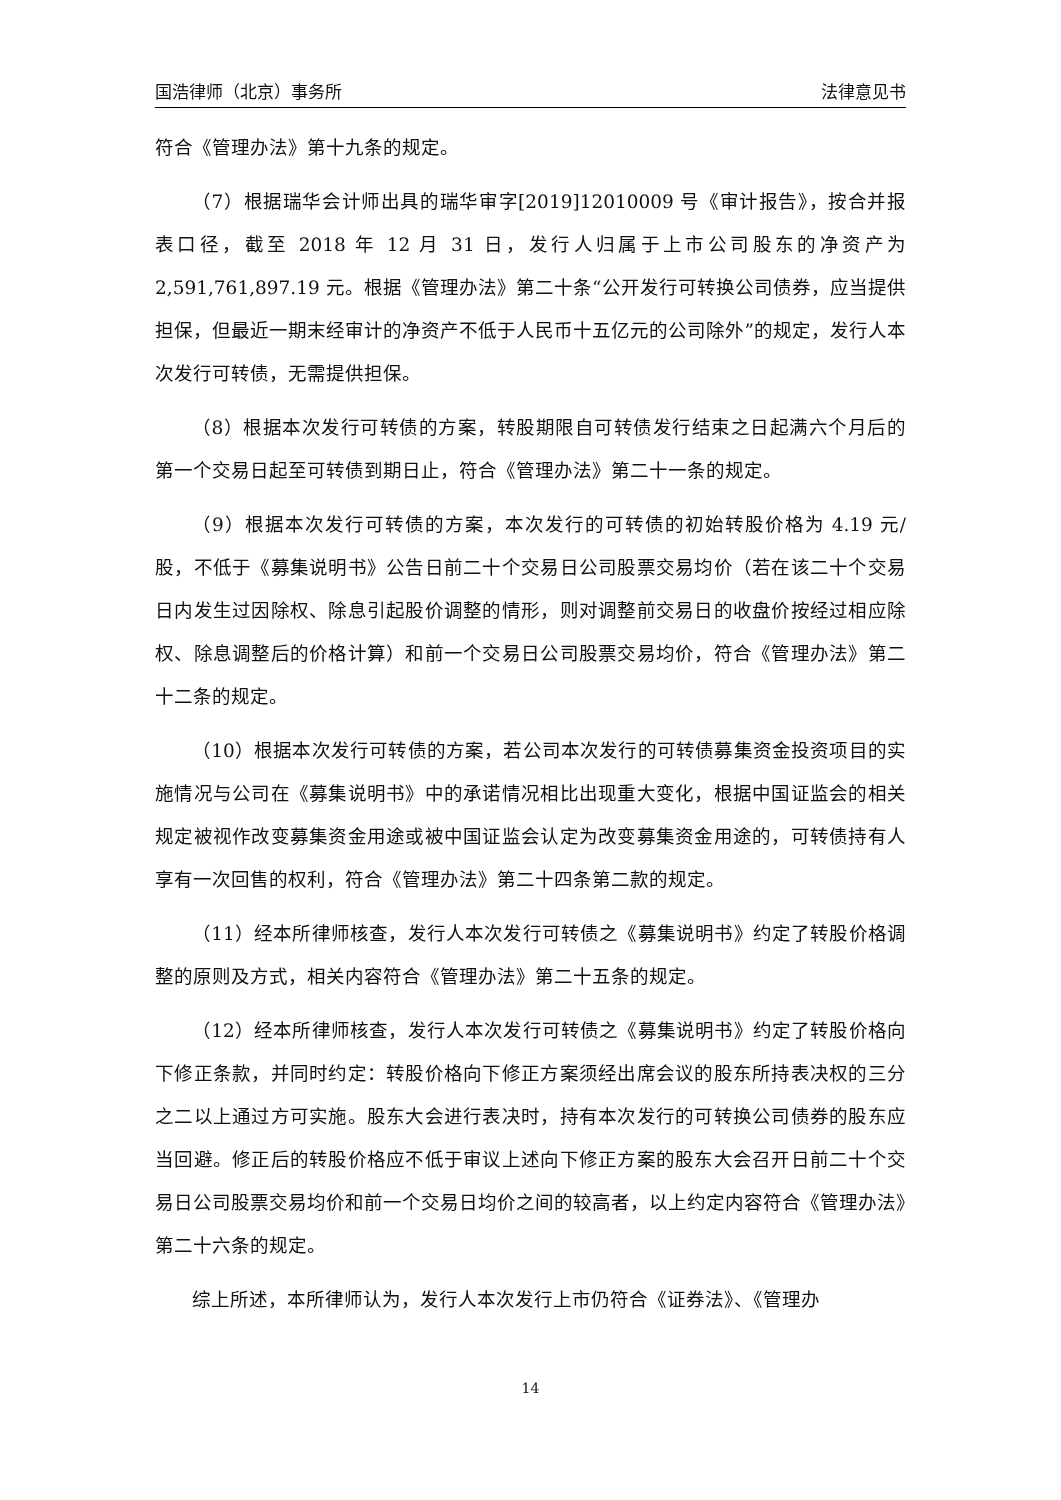国浩律师（北京）事务所 法律意见书
符合《管理办法》第十九条的规定。
（7）根据瑞华会计师出具的瑞华审字[2019]12010009 号《审计报告》，按合并报表口径，截至 2018 年 12 月 31 日，发行人归属于上市公司股东的净资产为 2,591,761,897.19 元。根据《管理办法》第二十条“公开发行可转换公司债券，应当提供担保，但最近一期末经审计的净资产不低于人民币十五亿元的公司除外”的规定，发行人本次发行可转债，无需提供担保。
（8）根据本次发行可转债的方案，转股期限自可转债发行结束之日起满六个月后的第一个交易日起至可转债到期日止，符合《管理办法》第二十一条的规定。
（9）根据本次发行可转债的方案，本次发行的可转债的初始转股价格为 4.19 元/股，不低于《募集说明书》公告日前二十个交易日公司股票交易均价（若在该二十个交易日内发生过因除权、除息引起股价调整的情形，则对调整前交易日的收盘价按经过相应除权、除息调整后的价格计算）和前一个交易日公司股票交易均价，符合《管理办法》第二十二条的规定。
（10）根据本次发行可转债的方案，若公司本次发行的可转债募集资金投资项目的实施情况与公司在《募集说明书》中的承诺情况相比出现重大变化，根据中国证监会的相关规定被视作改变募集资金用途或被中国证监会认定为改变募集资金用途的，可转债持有人享有一次回售的权利，符合《管理办法》第二十四条第二款的规定。
（11）经本所律师核查，发行人本次发行可转债之《募集说明书》约定了转股价格调整的原则及方式，相关内容符合《管理办法》第二十五条的规定。
（12）经本所律师核查，发行人本次发行可转债之《募集说明书》约定了转股价格向下修正条款，并同时约定：转股价格向下修正方案须经出席会议的股东所持表决权的三分之二以上通过方可实施。股东大会进行表决时，持有本次发行的可转换公司债券的股东应当回避。修正后的转股价格应不低于审议上述向下修正方案的股东大会召开日前二十个交易日公司股票交易均价和前一个交易日均价之间的较高者，以上约定内容符合《管理办法》第二十六条的规定。
综上所述，本所律师认为，发行人本次发行上市仍符合《证券法》、《管理办
14